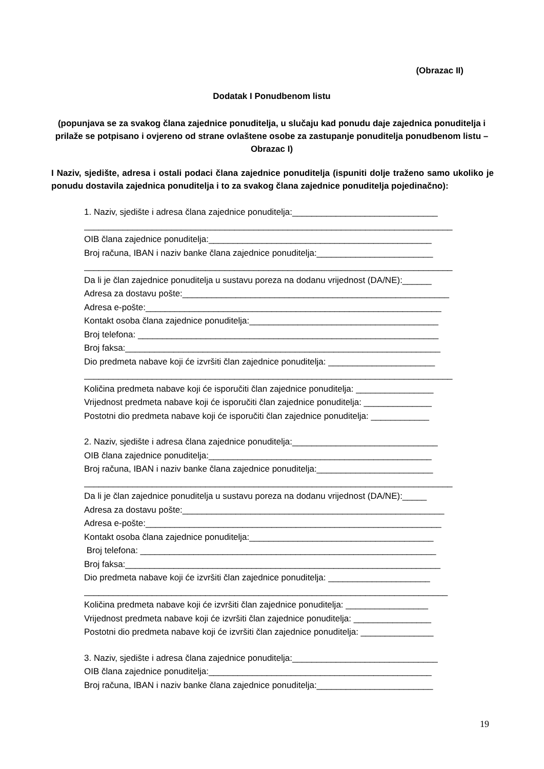(Obrazac II)
Dodatak I Ponudbenom listu
(popunjava se za svakog člana zajednice ponuditelja, u slučaju kad ponudu daje zajednica ponuditelja i prilaže se potpisano i ovjereno od strane ovlaštene osobe za zastupanje ponuditelja ponudbenom listu – Obrazac I)
I Naziv, sjedište, adresa i ostali podaci člana zajednice ponuditelja (ispuniti dolje traženo samo ukoliko je ponudu dostavila zajednica ponuditelja i to za svakog člana zajednice ponuditelja pojedinačno):
1. Naziv, sjedište i adresa člana zajednice ponuditelja:______________________________
____________________________________________________________________________
OIB člana zajednice ponuditelja:______________________________________________
Broj računa, IBAN i naziv banke člana zajednice ponuditelja:________________________
____________________________________________________________________________
Da li je član zajednice ponuditelja u sustavu poreza na dodanu vrijednost (DA/NE):______
Adresa za dostavu pošte:_______________________________________________________
Adresa e-pošte:_____________________________________________________________
Kontakt osoba člana zajednice ponuditelja:_______________________________________
Broj telefona: ______________________________________________________________
Broj faksa:_________________________________________________________________
Dio predmeta nabave koji će izvršiti član zajednice ponuditelja: ______________________
____________________________________________________________________________
Količina predmeta nabave koji će isporučiti član zajednice ponuditelja: ________________
Vrijednost predmeta nabave koji će isporučiti član zajednice ponuditelja: ______________
Postotni dio predmeta nabave koji će isporučiti član zajednice ponuditelja: ____________
2. Naziv, sjedište i adresa člana zajednice ponuditelja:______________________________
OIB člana zajednice ponuditelja:______________________________________________
Broj računa, IBAN i naziv banke člana zajednice ponuditelja:________________________
____________________________________________________________________________
Da li je član zajednice ponuditelja u sustavu poreza na dodanu vrijednost (DA/NE):_____
Adresa za dostavu pošte:______________________________________________________
Adresa e-pošte:_____________________________________________________________
Kontakt osoba člana zajednice ponuditelja:______________________________________
Broj telefona: _____________________________________________________________
Broj faksa:_________________________________________________________________
Dio predmeta nabave koji će izvršiti član zajednice ponuditelja: _____________________
___________________________________________________________________________
Količina predmeta nabave koji će izvršiti član zajednice ponuditelja: _________________
Vrijednost predmeta nabave koji će izvršiti član zajednice ponuditelja: ________________
Postotni dio predmeta nabave koji će izvršiti član zajednice ponuditelja: _______________
3. Naziv, sjedište i adresa člana zajednice ponuditelja:______________________________
OIB člana zajednice ponuditelja:______________________________________________
Broj računa, IBAN i naziv banke člana zajednice ponuditelja:________________________
19